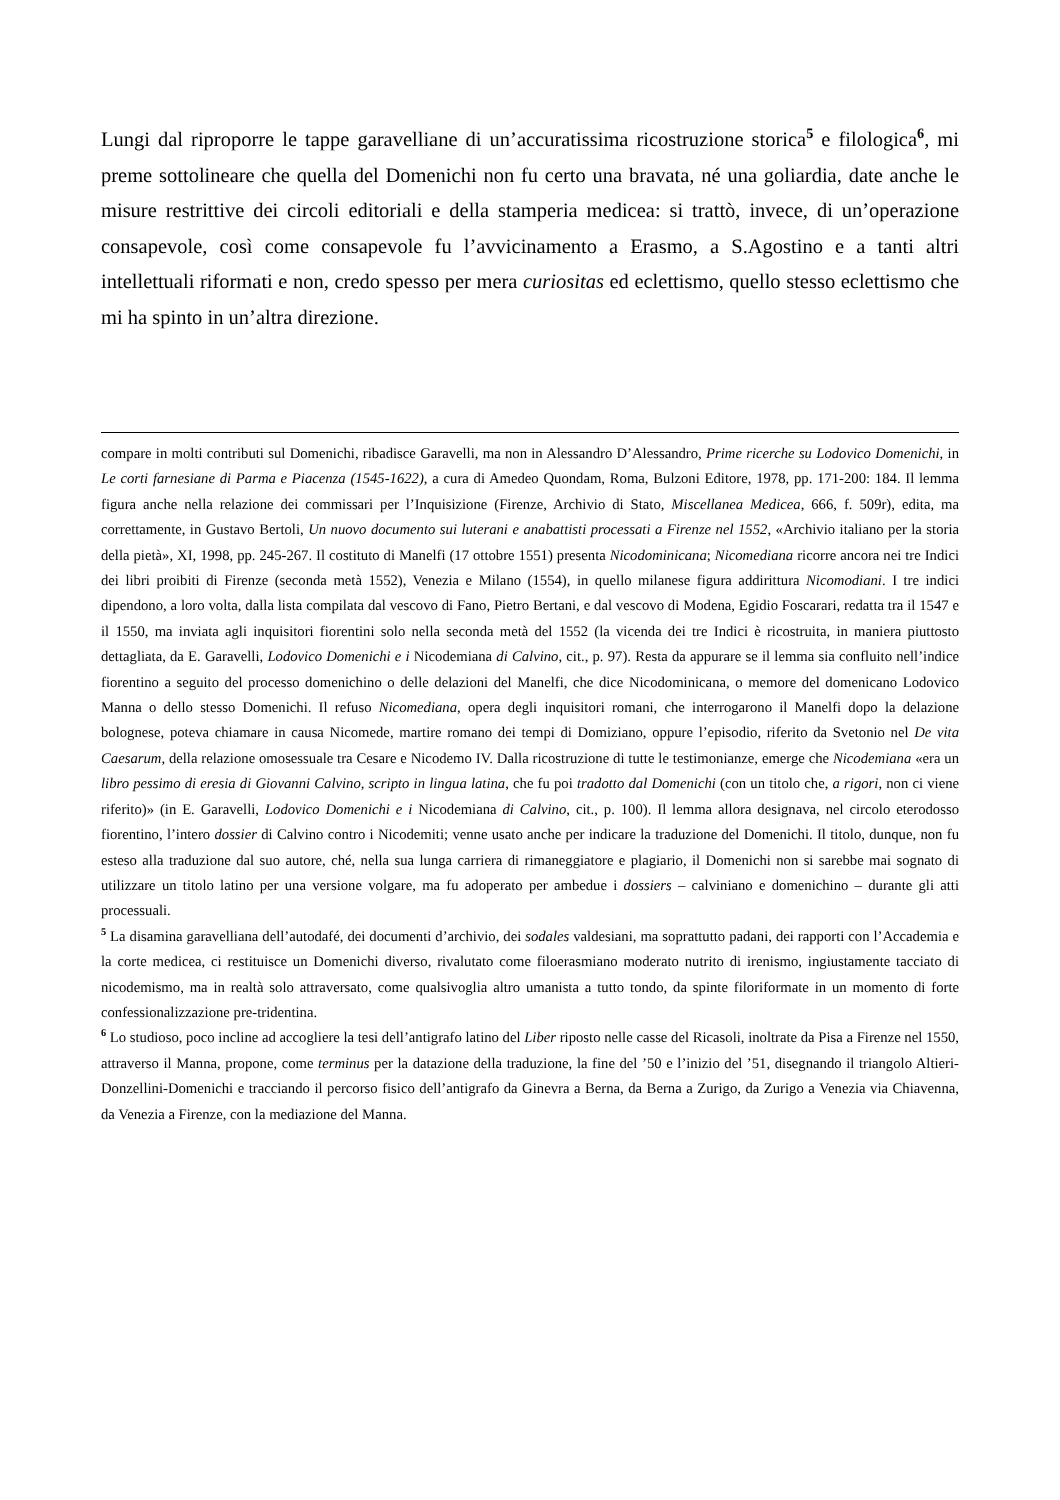Lungi dal riproporre le tappe garavelliane di un’accuratissima ricostruzione storica<sup>5</sup> e filologica<sup>6</sup>, mi preme sottolineare che quella del Domenichi non fu certo una bravata, né una goliardia, date anche le misure restrittive dei circoli editoriali e della stamperia medicea: si trattò, invece, di un’operazione consapevole, così come consapevole fu l’avvicinamento a Erasmo, a S.Agostino e a tanti altri intellettuali riformati e non, credo spesso per mera curiositas ed eclettismo, quello stesso eclettismo che mi ha spinto in un’altra direzione.
compare in molti contributi sul Domenichi, ribadisce Garavelli, ma non in Alessandro D’Alessandro, Prime ricerche su Lodovico Domenichi, in Le corti farnesiane di Parma e Piacenza (1545-1622), a cura di Amedeo Quondam, Roma, Bulzoni Editore, 1978, pp. 171-200: 184. Il lemma figura anche nella relazione dei commissari per l’Inquisizione (Firenze, Archivio di Stato, Miscellanea Medicea, 666, f. 509r), edita, ma correttamente, in Gustavo Bertoli, Un nuovo documento sui luterani e anabattisti processati a Firenze nel 1552, «Archivio italiano per la storia della pietà», XI, 1998, pp. 245-267. Il costituto di Manelfi (17 ottobre 1551) presenta Nicodominicana; Nicomediana ricorre ancora nei tre Indici dei libri proibiti di Firenze (seconda metà 1552), Venezia e Milano (1554), in quello milanese figura addirittura Nicomodiani. I tre indici dipendono, a loro volta, dalla lista compilata dal vescovo di Fano, Pietro Bertani, e dal vescovo di Modena, Egidio Foscarari, redatta tra il 1547 e il 1550, ma inviata agli inquisitori fiorentini solo nella seconda metà del 1552 (la vicenda dei tre Indici è ricostruita, in maniera piuttosto dettagliata, da E. Garavelli, Lodovico Domenichi e i Nicodemiana di Calvino, cit., p. 97). Resta da appurare se il lemma sia confluito nell’indice fiorentino a seguito del processo domenichino o delle delazioni del Manelfi, che dice Nicodominicana, o memore del domenicano Lodovico Manna o dello stesso Domenichi. Il refuso Nicomediana, opera degli inquisitori romani, che interrogarono il Manelfi dopo la delazione bolognese, poteva chiamare in causa Nicomede, martire romano dei tempi di Domiziano, oppure l’episodio, riferito da Svetonio nel De vita Caesarum, della relazione omosessuale tra Cesare e Nicodemo IV. Dalla ricostruzione di tutte le testimonianze, emerge che Nicodemiana «era un libro pessimo di eresia di Giovanni Calvino, scripto in lingua latina, che fu poi tradotto dal Domenichi (con un titolo che, a rigori, non ci viene riferito)» (in E. Garavelli, Lodovico Domenichi e i Nicodemiana di Calvino, cit., p. 100). Il lemma allora designava, nel circolo eterodosso fiorentino, l’intero dossier di Calvino contro i Nicodemiti; venne usato anche per indicare la traduzione del Domenichi. Il titolo, dunque, non fu esteso alla traduzione dal suo autore, ché, nella sua lunga carriera di rimaneggiatore e plagiario, il Domenichi non si sarebbe mai sognato di utilizzare un titolo latino per una versione volgare, ma fu adoperato per ambedue i dossiers – calviniano e domenichino – durante gli atti processuali.
<sup>5</sup> La disamina garavelliana dell’autodafé, dei documenti d’archivio, dei sodales valdesiani, ma soprattutto padani, dei rapporti con l’Accademia e la corte medicea, ci restituisce un Domenichi diverso, rivalutato come filoerasmiano moderato nutrito di irenismo, ingiustamente tacciato di nicodemismo, ma in realtà solo attraversato, come qualsivoglia altro umanista a tutto tondo, da spinte filoriformate in un momento di forte confessionalizzazione pre-tridentina.
<sup>6</sup> Lo studioso, poco incline ad accogliere la tesi dell’antigrafo latino del Liber riposto nelle casse del Ricasoli, inoltrate da Pisa a Firenze nel 1550, attraverso il Manna, propone, come terminus per la datazione della traduzione, la fine del ’50 e l’inizio del ’51, disegnando il triangolo Altieri-Donzellini-Domenichi e tracciando il percorso fisico dell’antigrafo da Ginevra a Berna, da Berna a Zurigo, da Zurigo a Venezia via Chiavenna, da Venezia a Firenze, con la mediazione del Manna.